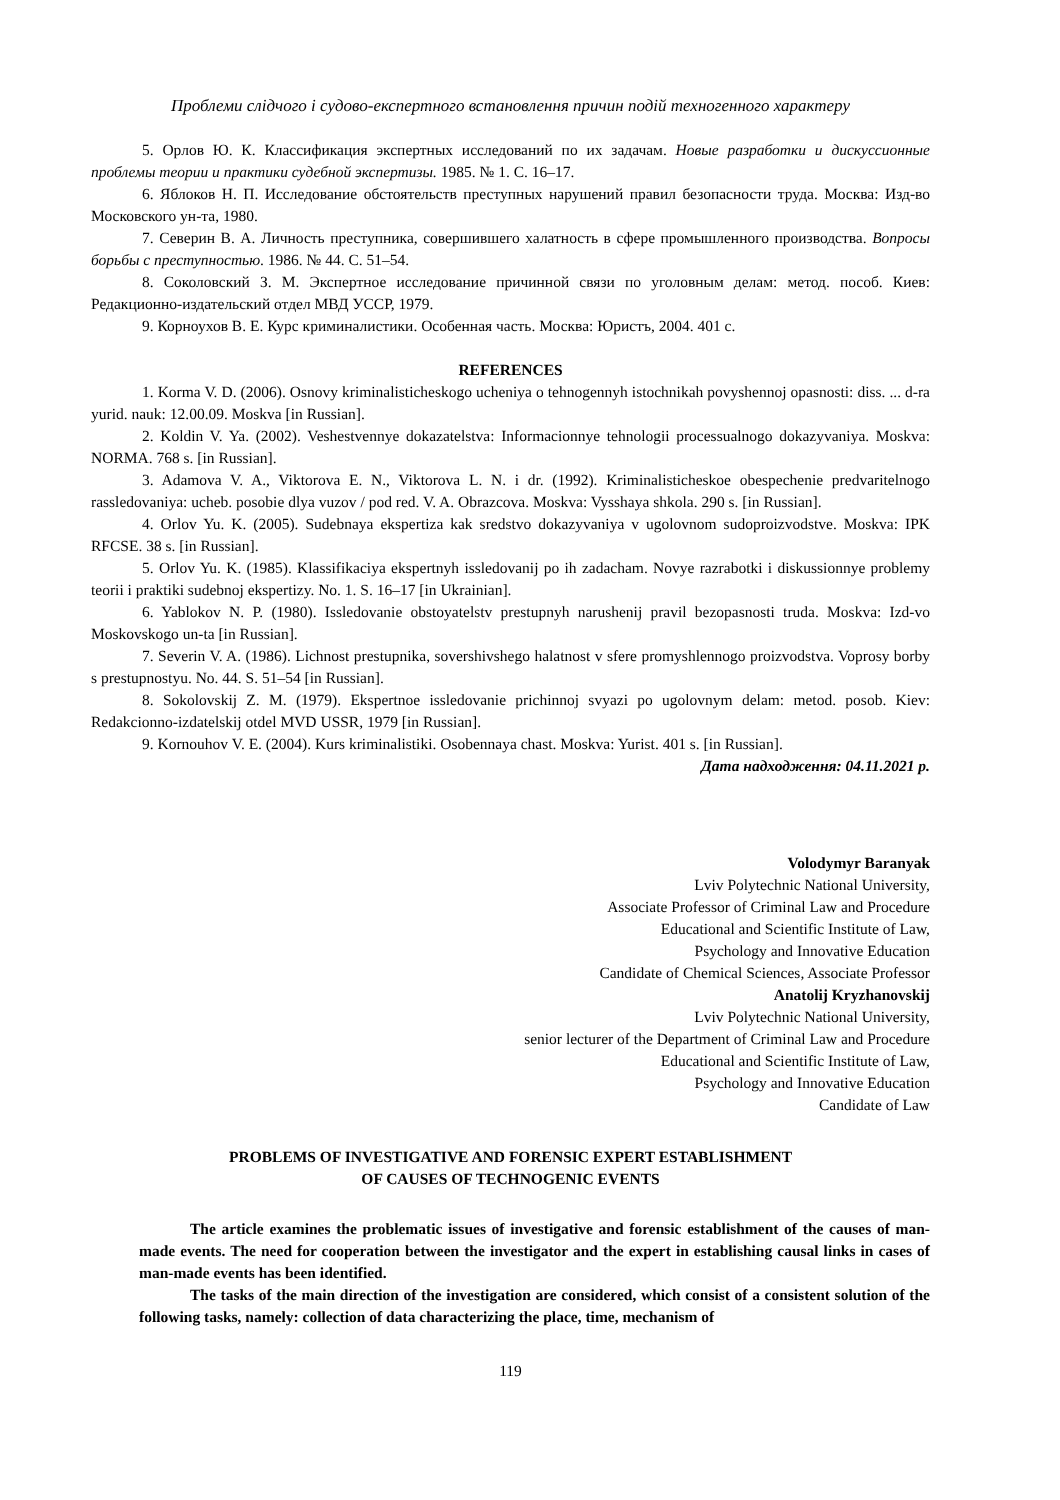Проблеми слідчого і судово-експертного встановлення причин подій техногенного характеру
5. Орлов Ю. К. Классификация экспертных исследований по их задачам. Новые разработки и дискуссионные проблемы теории и практики судебной экспертизы. 1985. № 1. С. 16–17.
6. Яблоков Н. П. Исследование обстоятельств преступных нарушений правил безопасности труда. Москва: Изд-во Московского ун-та, 1980.
7. Северин В. А. Личность преступника, совершившего халатность в сфере промышленного производства. Вопросы борьбы с преступностью. 1986. № 44. С. 51–54.
8. Соколовский З. М. Экспертное исследование причинной связи по уголовным делам: метод. пособ. Киев: Редакционно-издательский отдел МВД УССР, 1979.
9. Корноухов В. Е. Курс криминалистики. Особенная часть. Москва: Юристъ, 2004. 401 с.
REFERENCES
1. Korma V. D. (2006). Osnovy kriminalisticheskogo ucheniya o tehnogennyh istochnikah povyshennoj opasnosti: diss. ... d-ra yurid. nauk: 12.00.09. Moskva [in Russian].
2. Koldin V. Ya. (2002). Veshestvennye dokazatelstva: Informacionnye tehnologii processualnogo dokazyvaniya. Moskva: NORMA. 768 s. [in Russian].
3. Adamova V. A., Viktorova E. N., Viktorova L. N. i dr. (1992). Kriminalisticheskoe obespechenie predvaritelnogo rassledovaniya: ucheb. posobie dlya vuzov / pod red. V. A. Obrazcova. Moskva: Vysshaya shkola. 290 s. [in Russian].
4. Orlov Yu. K. (2005). Sudebnaya ekspertiza kak sredstvo dokazyvaniya v ugolovnom sudoproizvodstve. Moskva: IPK RFCSE. 38 s. [in Russian].
5. Orlov Yu. K. (1985). Klassifikaciya ekspertnyh issledovanij po ih zadacham. Novye razrabotki i diskussionnye problemy teorii i praktiki sudebnoj ekspertizy. No. 1. S. 16–17 [in Ukrainian].
6. Yablokov N. P. (1980). Issledovanie obstoyatelstv prestupnyh narushenij pravil bezopasnosti truda. Moskva: Izd-vo Moskovskogo un-ta [in Russian].
7. Severin V. A. (1986). Lichnost prestupnika, sovershivshego halatnost v sfere promyshlennogo proizvodstva. Voprosy borby s prestupnostyu. No. 44. S. 51–54 [in Russian].
8. Sokolovskij Z. M. (1979). Ekspertnoe issledovanie prichinnoj svyazi po ugolovnym delam: metod. posob. Kiev: Redakcionno-izdatelskij otdel MVD USSR, 1979 [in Russian].
9. Kornouhov V. E. (2004). Kurs kriminalistiki. Osobennaya chast. Moskva: Yurist. 401 s. [in Russian].
Дата надходження: 04.11.2021 р.
Volodymyr Baranyak
Lviv Polytechnic National University,
Associate Professor of Criminal Law and Procedure
Educational and Scientific Institute of Law,
Psychology and Innovative Education
Candidate of Chemical Sciences, Associate Professor
Anatolij Kryzhanovskij
Lviv Polytechnic National University,
senior lecturer of the Department of Criminal Law and Procedure
Educational and Scientific Institute of Law,
Psychology and Innovative Education
Candidate of Law
PROBLEMS OF INVESTIGATIVE AND FORENSIC EXPERT ESTABLISHMENT
OF CAUSES OF TECHNOGENIC EVENTS
The article examines the problematic issues of investigative and forensic establishment of the causes of man-made events. The need for cooperation between the investigator and the expert in establishing causal links in cases of man-made events has been identified.
The tasks of the main direction of the investigation are considered, which consist of a consistent solution of the following tasks, namely: collection of data characterizing the place, time, mechanism of
119